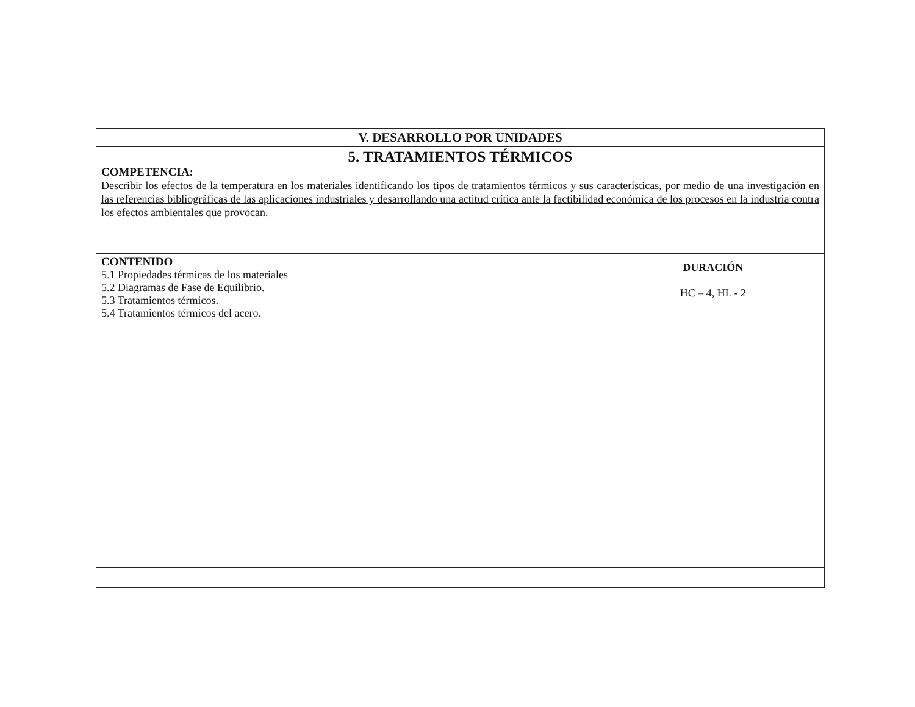| V. DESARROLLO POR UNIDADES |
| 5. TRATAMIENTOS TÉRMICOS COMPETENCIA: Describir los efectos de la temperatura en los materiales identificando los tipos de tratamientos térmicos y sus características, por medio de una investigación en las referencias bibliográficas de las aplicaciones industriales y desarrollando una actitud crítica ante la factibilidad económica de los procesos en la industria contra los efectos ambientales que provocan. |
| CONTENIDO 5.1 Propiedades térmicas de los materiales 5.2 Diagramas de Fase de Equilibrio. 5.3 Tratamientos térmicos. 5.4 Tratamientos térmicos del acero. DURACIÓN HC – 4, HL - 2 |